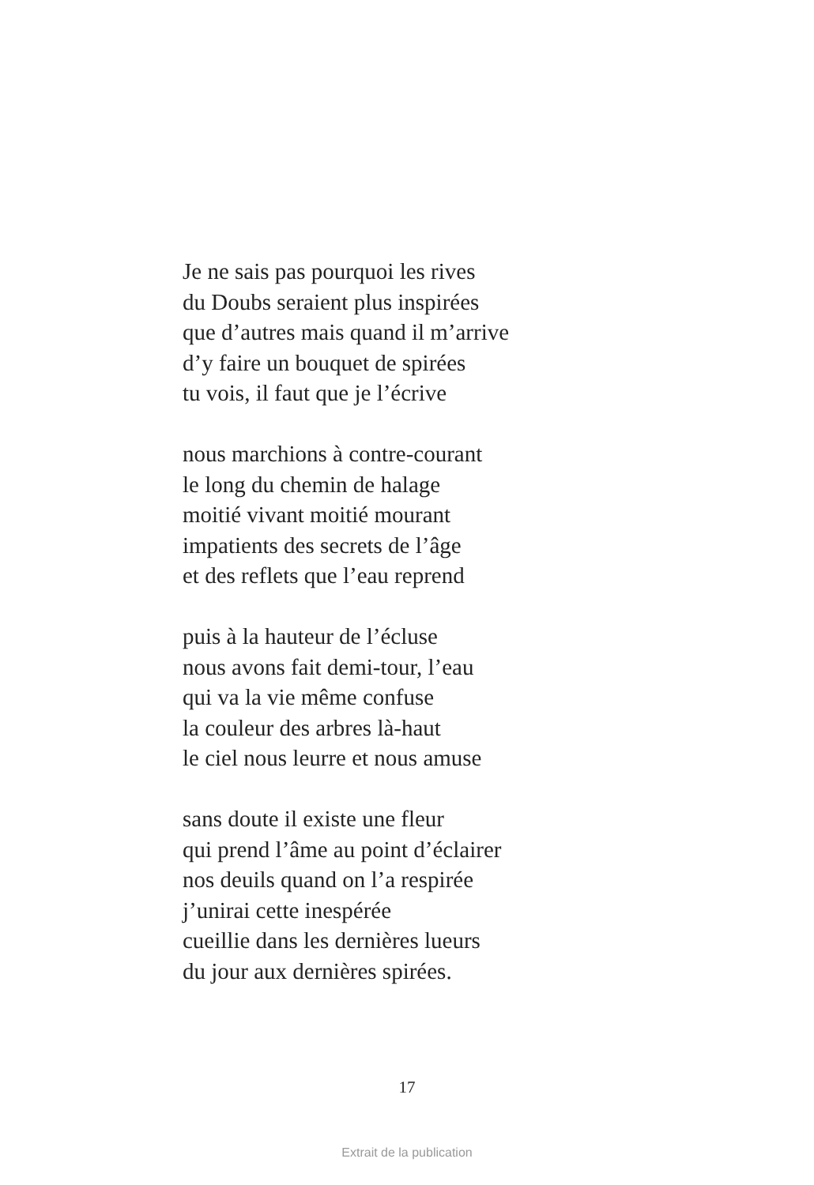Je ne sais pas pourquoi les rives
du Doubs seraient plus inspirées
que d’autres mais quand il m’arrive
d’y faire un bouquet de spirées
tu vois, il faut que je l’écrive
nous marchions à contre-courant
le long du chemin de halage
moitié vivant moitié mourant
impatients des secrets de l’âge
et des reflets que l’eau reprend
puis à la hauteur de l’écluse
nous avons fait demi-tour, l’eau
qui va la vie même confuse
la couleur des arbres là-haut
le ciel nous leurre et nous amuse
sans doute il existe une fleur
qui prend l’âme au point d’éclairer
nos deuils quand on l’a respirée
j’unirai cette inespérée
cueillie dans les dernières lueurs
du jour aux dernières spirées.
17
Extrait de la publication